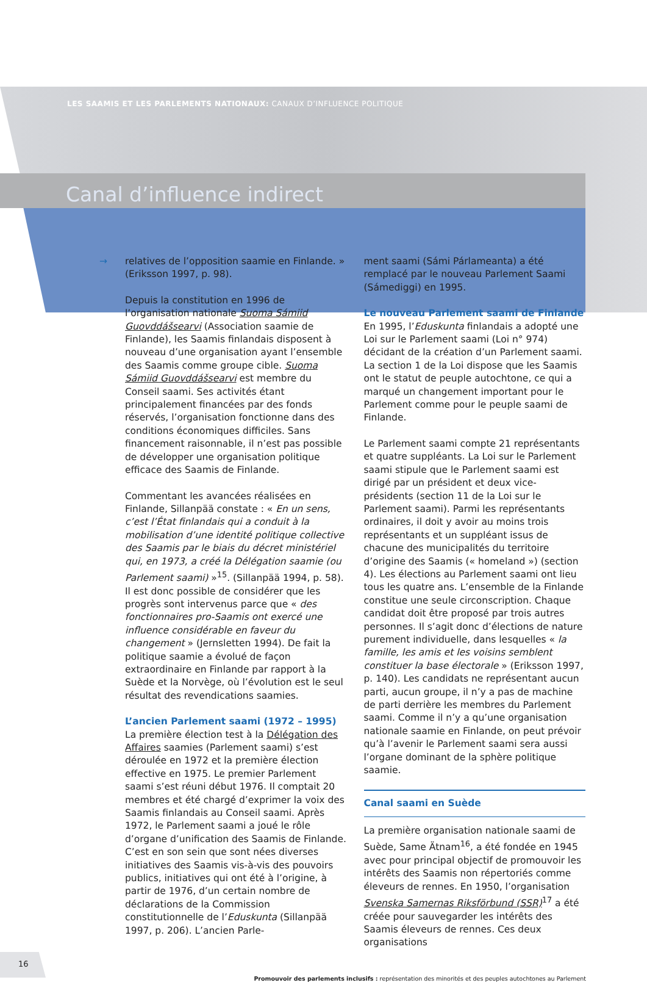LES SAAMIS ET LES PARLEMENTS NATIONAUX: CANAUX D’INFLUENCE POLITIQUE
Canal d’influence indirect
→
relatives de l’opposition saamie en Finlande. » (Eriksson 1997, p. 98).
Depuis la constitution en 1996 de l’organisation nationale Suoma Sámiid Guovddášsearvi (Association saamie de Finlande), les Saamis finlandais disposent à nouveau d’une organisation ayant l’ensemble des Saamis comme groupe cible. Suoma Sámiid Guovddášsearvi est membre du Conseil saami. Ses activités étant principalement financées par des fonds réservés, l’organisation fonctionne dans des conditions économiques difficiles. Sans financement raisonnable, il n’est pas possible de développer une organisation politique efficace des Saamis de Finlande.
Commentant les avancées réalisées en Finlande, Sillanpää constate : « En un sens, c’est l’État finlandais qui a conduit à la mobilisation d’une identité politique collective des Saamis par le biais du décret ministériel qui, en 1973, a créé la Délégation saamie (ou Parlement saami) »<sup>15</sup>. (Sillanpää 1994, p. 58). Il est donc possible de considérer que les progrès sont intervenus parce que « des fonctionnaires pro-Saamis ont exercé une influence considérable en faveur du changement » (Jernsletten 1994). De fait la politique saamie a évolué de façon extraordinaire en Finlande par rapport à la Suède et la Norvège, où l’évolution est le seul résultat des revendications saamies.
L’ancien Parlement saami (1972 – 1995)
La première élection test à la Délégation des Affaires saamies (Parlement saami) s’est déroulée en 1972 et la première élection effective en 1975. Le premier Parlement saami s’est réuni début 1976. Il comptait 20 membres et été chargé d’exprimer la voix des Saamis finlandais au Conseil saami. Après 1972, le Parlement saami a joué le rôle d’organe d’unification des Saamis de Finlande. C’est en son sein que sont nées diverses initiatives des Saamis vis-à-vis des pouvoirs publics, initiatives qui ont été à l’origine, à partir de 1976, d’un certain nombre de déclarations de la Commission constitutionnelle de l’Eduskunta (Sillanpää 1997, p. 206). L’ancien Parle-
ment saami (Sámi Párlameanta) a été remplacé par le nouveau Parlement Saami (Sámediggi) en 1995.
Le nouveau Parlement saami de Finlande
En 1995, l’Eduskunta finlandais a adopté une Loi sur le Parlement saami (Loi n° 974) décidant de la création d’un Parlement saami. La section 1 de la Loi dispose que les Saamis ont le statut de peuple autochtone, ce qui a marqué un changement important pour le Parlement comme pour le peuple saami de Finlande.
Le Parlement saami compte 21 représentants et quatre suppléants. La Loi sur le Parlement saami stipule que le Parlement saami est dirigé par un président et deux vice-présidents (section 11 de la Loi sur le Parlement saami). Parmi les représentants ordinaires, il doit y avoir au moins trois représentants et un suppléant issus de chacune des municipalités du territoire d’origine des Saamis (« homeland ») (section 4). Les élections au Parlement saami ont lieu tous les quatre ans. L’ensemble de la Finlande constitue une seule circonscription. Chaque candidat doit être proposé par trois autres personnes. Il s’agit donc d’élections de nature purement individuelle, dans lesquelles « la famille, les amis et les voisins semblent constituer la base électorale » (Eriksson 1997, p. 140). Les candidats ne représentant aucun parti, aucun groupe, il n’y a pas de machine de parti derrière les membres du Parlement saami. Comme il n’y a qu’une organisation nationale saamie en Finlande, on peut prévoir qu’à l’avenir le Parlement saami sera aussi l’organe dominant de la sphère politique saamie.
Canal saami en Suède
La première organisation nationale saami de Suède, Same Ätnam<sup>16</sup>, a été fondée en 1945 avec pour principal objectif de promouvoir les intérêts des Saamis non répertoriés comme éleveurs de rennes. En 1950, l’organisation Svenska Samernas Riksförbund (SSR)<sup>17</sup> a été créée pour sauvegarder les intérêts des Saamis éleveurs de rennes. Ces deux organisations
16
Promouvoir des parlements inclusifs : représentation des minorités et des peuples autochtones au Parlement